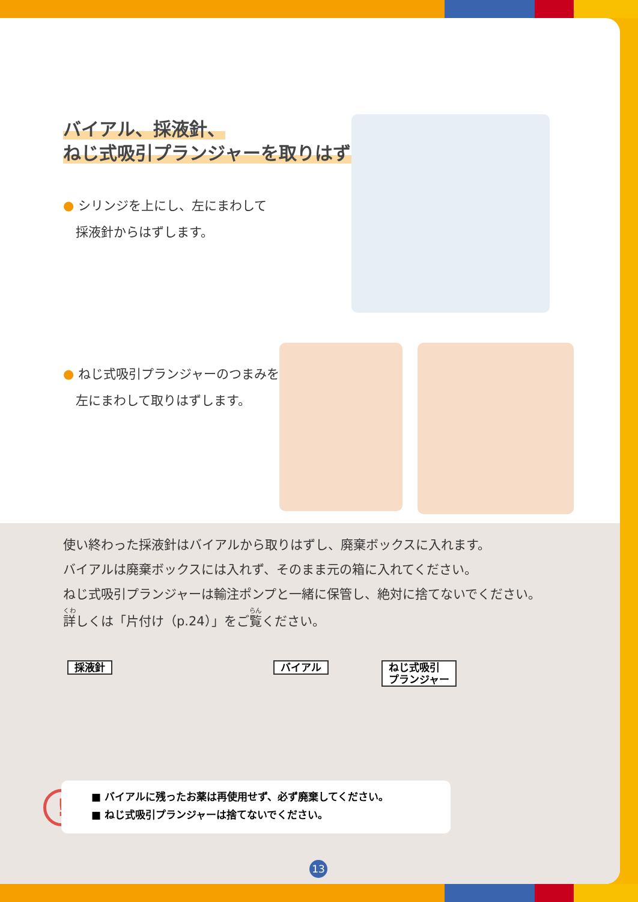バイアル、採液針、
ねじ式吸引プランジャーを取りはずす
● シリンジを上にし、左にまわして
　採液針からはずします。
● ねじ式吸引プランジャーのつまみを
　左にまわして取りはずします。
使い終わった採液針はバイアルから取りはずし、廃棄ボックスに入れます。
バイアルは廃棄ボックスには入れず、そのまま元の箱に入れてください。
ねじ式吸引プランジャーは輸注ポンプと一緒に保管し、絶対に捨てないでください。
詳しくは「片付け（p.24）」をご覧ください。
採液針 バイアル
ねじ式吸引
プランジャー
!
■ バイアルに残ったお薬は再使用せず、必ず廃棄してください。
■ ねじ式吸引プランジャーは捨てないでください。
13